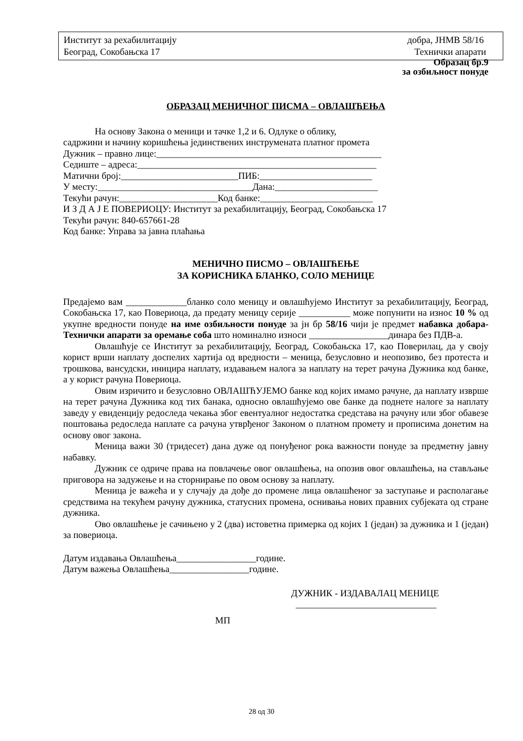Институт за рехабилитацију добра, ЈНМВ 58/16
Београд, Сокобањска 17 Технички апарати
Образац бр.9
за озбиљност понуде
ОБРАЗАЦ МЕНИЧНОГ ПИСМА – ОВЛАШЋЕЊА
На основу Закона о меници и тачке 1,2 и 6. Одлуке о облику,
садржини и начину коришћења јединствених инструмената платног промета
Дужник – правно лице:________________________________________________
Седиште – адреса:___________________________________________________
Матични број:_________________________ПИБ:________________________
У месту:_________________________________Дана:______________________
Текући рачун:_____________________Код банке:________________________
И З Д А Ј Е ПОВЕРИОЦУ: Институт за рехабилитацију, Београд, Сокобањска 17
Текући рачун: 840-657661-28
Код банке: Управа за јавна плаћања
МЕНИЧНО ПИСМО – ОВЛАШЋЕЊЕ
ЗА КОРИСНИКА БЛАНКО, СОЛО МЕНИЦЕ
Предајемо вам _____________бланко соло меницу и овлашћујемо Институт за рехабилитацију, Београд, Сокобањска 17, као Повериоца, да предату меницу серије ___________ може попунити на износ 10 % од укупне вредности понуде на име озбиљности понуде за јн бр 58/16 чији је предмет набавка добара- Технички апарати за оремање соба што номинално износи _________________динара без ПДВ-а.
Овлашћује се Институт за рехабилитацију, Београд, Сокобањска 17, као Поверилац, да у своју корист врши наплату доспелих хартија од вредности – меница, безусловно и неопозиво, без протеста и трошкова, вансудски, иницира наплату, издавањем налога за наплату на терет рачуна Дужника код банке, а у корист рачуна Повериоца.
Овим изричито и безусловно ОВЛАШЋУЈЕМО банке код којих имамо рачуне, да наплату изврше на терет рачуна Дужника код тих банака, односно овлашћујемо ове банке да поднете налоге за наплату заведу у евиденцију редоследа чекања због евентуалног недостатка средстава на рачуну или због обавезе поштовања редоследа наплате са рачуна утврђеног Законом о платном промету и прописима донетим на основу овог закона.
Меница важи 30 (тридесет) дана дуже од понуђеног рока важности понуде за предметну јавну набавку.
Дужник се одриче права на повлачење овог овлашћења, на опозив овог овлашћења, на стављање приговора на задужење и на сторнирање по овом основу за наплату.
Меница је важећа и у случају да дође до промене лица овлашћеног за заступање и располагање средствима на текућем рачуну дужника, статусних промена, оснивања нових правних субјеката од стране дужника.
Ово овлашћење је сачињено у 2 (два) истоветна примерка од којих 1 (један) за дужника и 1 (један) за повериоца.
Датум издавања Овлашћења_________________године.
Датум важења Овлашћења_________________године.
ДУЖНИК - ИЗДАВАЛАЦ МЕНИЦЕ
______________________________
МП
28 од 30